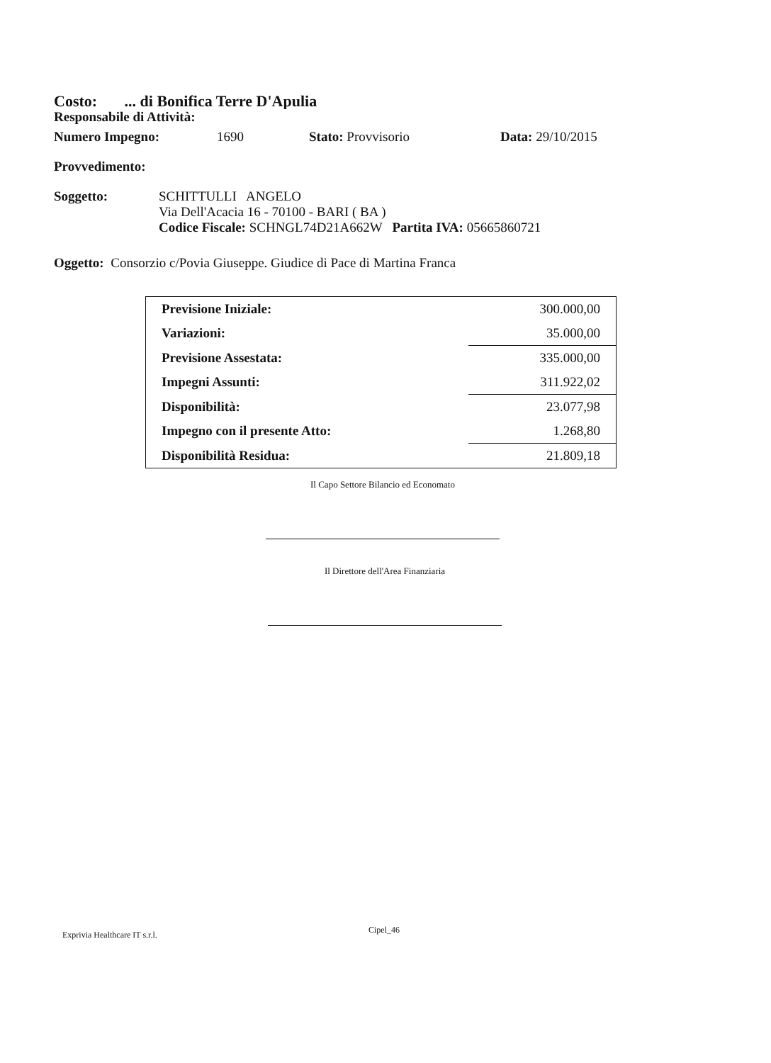Costo: ... di Bonifica Terre D'Apulia
Responsabile di Attività:
Numero Impegno: 1690 Stato: Provvisorio Data: 29/10/2015
Provvedimento:
Soggetto: SCHITTULLI ANGELO
Via Dell'Acacia 16 - 70100 - BARI ( BA )
Codice Fiscale: SCHNGL74D21A662W Partita IVA: 05665860721
Oggetto: Consorzio c/Povia Giuseppe. Giudice di Pace di Martina Franca
| Previsione Iniziale: | 300.000,00 |
| Variazioni: | 35.000,00 |
| Previsione Assestata: | 335.000,00 |
| Impegni Assunti: | 311.922,02 |
| Disponibilità: | 23.077,98 |
| Impegno con il presente Atto: | 1.268,80 |
| Disponibilità Residua: | 21.809,18 |
Il Capo Settore Bilancio ed Economato
Il Direttore dell'Area Finanziaria
Exprivia Healthcare IT s.r.l. Cipel_46